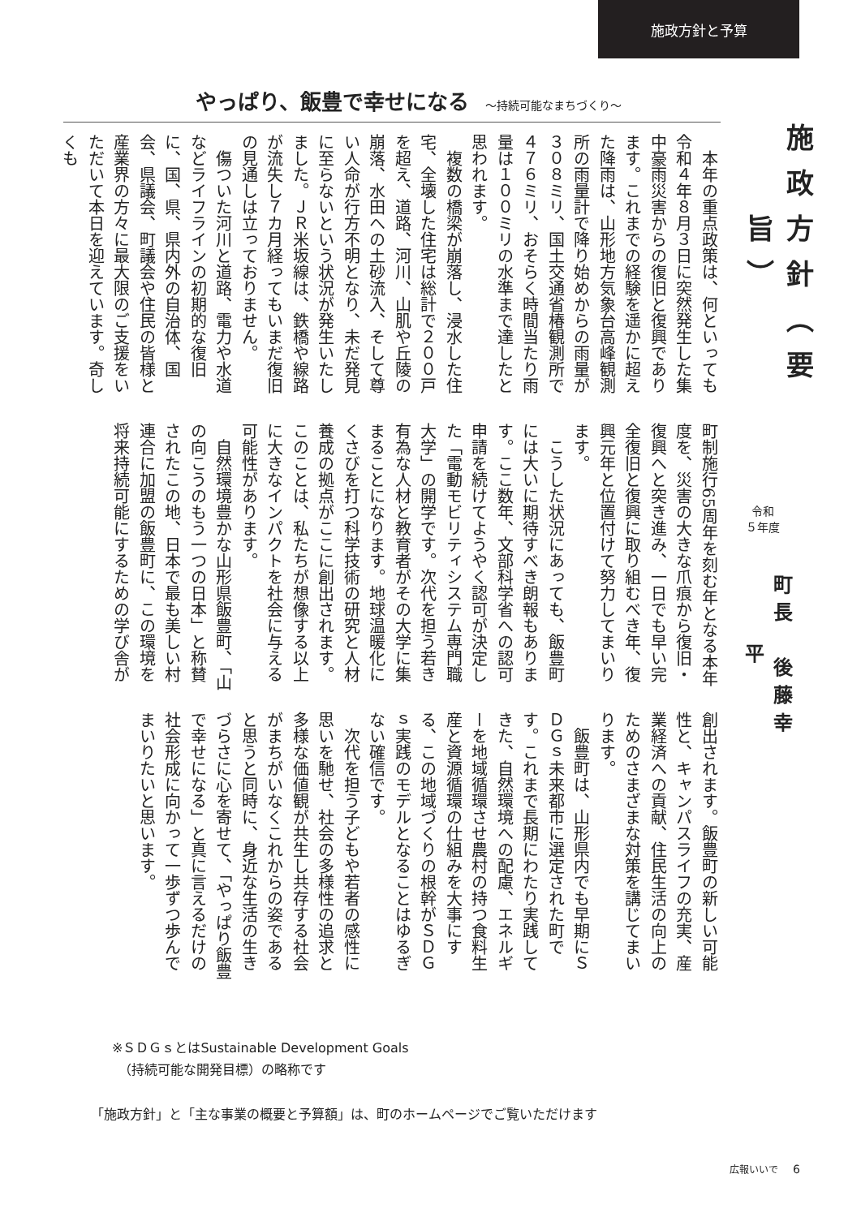施政方針と予算
やっぱり、飯豊で幸せになる ～持続可能なまちづくり～
本年の重点政策は、何といっても令和４年８月３日に突然発生した集中豪雨災害からの復旧と復興であります。これまでの経験を遥かに超えた降雨は、山形地方気象台高峰観測所の雨量計で降り始めからの雨量が３０８ミリ、国土交通省椿観測所で４７６ミリ、おそらく時間当たり雨量は１００ミリの水準まで達したと思われます。
複数の橋梁が崩落し、浸水した住宅、全壊した住宅は総計で２００戸を超え、道路、河川、山肌や丘陵の崩落、水田への土砂流入、そして尊い人命が行方不明となり、未だ発見に至らないという状況が発生いたしました。ＪＲ米坂線は、鉄橋や線路が流失し７カ月経ってもいまだ復旧の見通しは立っておりません。
傷ついた河川と道路、電力や水道などライフラインの初期的な復旧に、国、県、県内外の自治体、国会、県議会、町議会や住民の皆様と産業界の方々に最大限のご支援をいただいて本日を迎えています。奇しくも
町制施行65周年を刻む年となる本年度を、災害の大きな爪痕から復旧・復興へと突き進み、一日でも早い完全復旧と復興に取り組むべき年、復興元年と位置付けて努力してまいります。
こうした状況にあっても、飯豊町には大いに期待すべき朗報もあります。ここ数年、文部科学省への認可申請を続けてようやく認可が決定した「電動モビリティシステム専門職大学」の開学です。次代を担う若き有為な人材と教育者がその大学に集まることになります。地球温暖化にくさびを打つ科学技術の研究と人材養成の拠点がここに創出されます。このことは、私たちが想像する以上に大きなインパクトを社会に与える可能性があります。
自然環境豊かな山形県飯豊町、「山の向こうのもう一つの日本」と称賛されたこの地、日本で最も美しい村連合に加盟の飯豊町に、この環境を将来持続可能にするための学び舎が
創出されます。飯豊町の新しい可能性と、キャンパスライフの充実、産業経済への貢献、住民生活の向上のためのさまざまな対策を講じてまいります。
飯豊町は、山形県内でも早期にＳＤＧｓ未来都市に選定された町です。これまで長期にわたり実践してきた、自然環境への配慮、エネルギーを地域循環させ農村の持つ食料生産と資源循環の仕組みを大事にする、この地域づくりの根幹がＳＤＧｓ実践のモデルとなることはゆるぎない確信です。
次代を担う子どもや若者の感性に思いを馳せ、社会の多様性の追求と多様な価値観が共生し共存する社会がまちがいなくこれからの姿であると思うと同時に、身近な生活の生きづらさに心を寄せて、「やっぱり飯豊で幸せになる」と真に言えるだけの社会形成に向かって一歩ずつ歩んでまいりたいと思います。
施政方針（要旨）
令和
５年度
町長　後藤幸平
※ＳＤＧｓとはSustainable Development Goals
　（持続可能な開発目標）の略称です
「施政方針」と「主な事業の概要と予算額」は、町のホームページでご覧いただけます
広報いいで 6